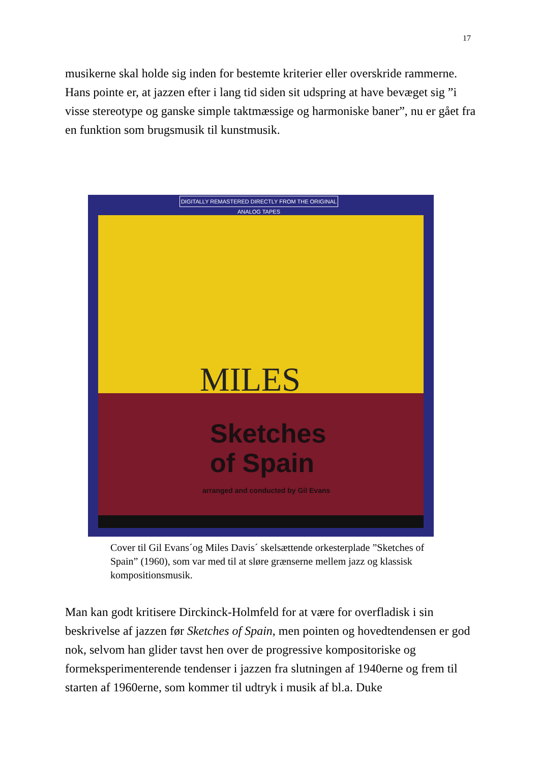17
musikerne skal holde sig inden for bestemte kriterier eller overskride rammerne. Hans pointe er, at jazzen efter i lang tid siden sit udspring at have bevæget sig ”i visse stereotype og ganske simple taktmæssige og harmoniske baner”, nu er gået fra en funktion som brugsmusik til kunstmusik.
DIGITALLY REMASTERED DIRECTLY FROM THE ORIGINAL ANALOG TAPES
MILES
Sketches
of Spain
arranged and conducted by Gil Evans
Cover til Gil Evans´og Miles Davis´ skelsættende orkesterplade ”Sketches of Spain” (1960), som var med til at sløre grænserne mellem jazz og klassisk kompositionsmusik.
Man kan godt kritisere Dirckinck-Holmfeld for at være for overfladisk i sin beskrivelse af jazzen før Sketches of Spain, men pointen og hovedtendensen er god nok, selvom han glider tavst hen over de progressive kompositoriske og formeksperimenterende tendenser i jazzen fra slutningen af 1940erne og frem til starten af 1960erne, som kommer til udtryk i musik af bl.a. Duke